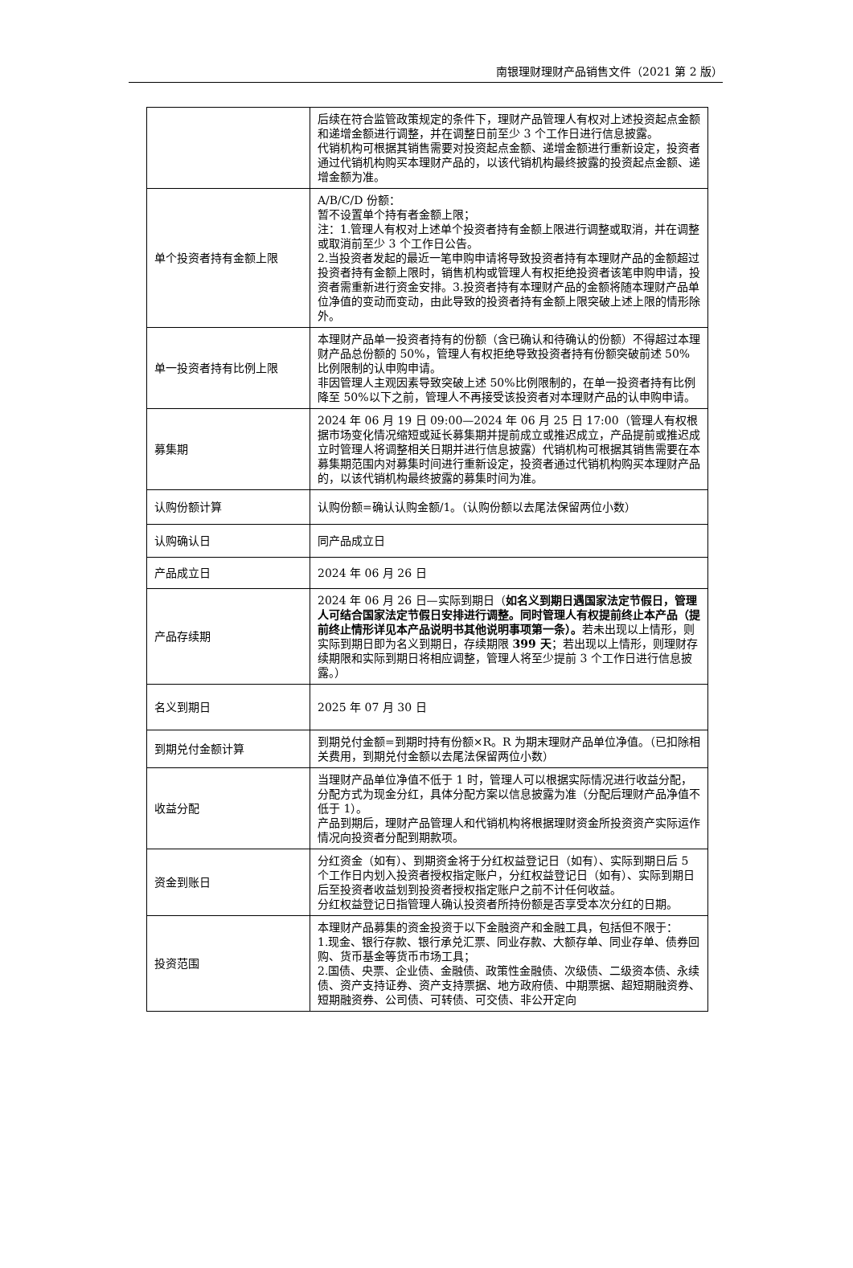南银理财理财产品销售文件（2021 第 2 版）
| | 后续在符合监管政策规定的条件下，理财产品管理人有权对上述投资起点金额和递增金额进行调整，并在调整日前至少 3 个工作日进行信息披露。 代销机构可根据其销售需要对投资起点金额、递增金额进行重新设定，投资者通过代销机构购买本理财产品的，以该代销机构最终披露的投资起点金额、递增金额为准。 |
| 单个投资者持有金额上限 | A/B/C/D 份额： 暂不设置单个持有者金额上限； 注：1.管理人有权对上述单个投资者持有金额上限进行调整或取消，并在调整或取消前至少 3 个工作日公告。 2.当投资者发起的最近一笔申购申请将导致投资者持有本理财产品的金额超过投资者持有金额上限时，销售机构或管理人有权拒绝投资者该笔申购申请，投资者需重新进行资金安排。3.投资者持有本理财产品的金额将随本理财产品单位净值的变动而变动，由此导致的投资者持有金额上限突破上述上限的情形除外。 |
| 单一投资者持有比例上限 | 本理财产品单一投资者持有的份额（含已确认和待确认的份额）不得超过本理财产品总份额的 50%，管理人有权拒绝导致投资者持有份额突破前述 50%比例限制的认申购申请。 非因管理人主观因素导致突破上述 50%比例限制的，在单一投资者持有比例降至 50%以下之前，管理人不再接受该投资者对本理财产品的认申购申请。 |
| 募集期 | 2024 年 06 月 19 日 09:00—2024 年 06 月 25 日 17:00（管理人有权根据市场变化情况缩短或延长募集期并提前成立或推迟成立，产品提前或推迟成立时管理人将调整相关日期并进行信息披露）代销机构可根据其销售需要在本募集期范围内对募集时间进行重新设定，投资者通过代销机构购买本理财产品的，以该代销机构最终披露的募集时间为准。 |
| 认购份额计算 | 认购份额=确认认购金额/1。（认购份额以去尾法保留两位小数） |
| 认购确认日 | 同产品成立日 |
| 产品成立日 | 2024 年 06 月 26 日 |
| 产品存续期 | 2024 年 06 月 26 日—实际到期日（ 如名义到期日遇国家法定节假日，管理人可结合国家法定节假日安排进行调整。同时管理人有权提前终止本产品（提前终止情形详见本产品说明书其他说明事项第一条）。 若未出现以上情形，则实际到期日即为名义到期日，存续期限 399 天 ；若出现以上情形，则理财存续期限和实际到期日将相应调整，管理人将至少提前 3 个工作日进行信息披露。） |
| 名义到期日 | 2025 年 07 月 30 日 |
| 到期兑付金额计算 | 到期兑付金额=到期时持有份额×R。R 为期末理财产品单位净值。（已扣除相关费用，到期兑付金额以去尾法保留两位小数） |
| 收益分配 | 当理财产品单位净值不低于 1 时，管理人可以根据实际情况进行收益分配，分配方式为现金分红，具体分配方案以信息披露为准（分配后理财产品净值不低于 1）。 产品到期后，理财产品管理人和代销机构将根据理财资金所投资资产实际运作情况向投资者分配到期款项。 |
| 资金到账日 | 分红资金（如有）、到期资金将于分红权益登记日（如有）、实际到期日后 5 个工作日内划入投资者授权指定账户，分红权益登记日（如有）、实际到期日后至投资者收益划到投资者授权指定账户之前不计任何收益。 分红权益登记日指管理人确认投资者所持份额是否享受本次分红的日期。 |
| 投资范围 | 本理财产品募集的资金投资于以下金融资产和金融工具，包括但不限于： 1.现金、银行存款、银行承兑汇票、同业存款、大额存单、同业存单、债券回购、货币基金等货币市场工具； 2.国债、央票、企业债、金融债、政策性金融债、次级债、二级资本债、永续债、资产支持证券、资产支持票据、地方政府债、中期票据、超短期融资券、短期融资券、公司债、可转债、可交债、非公开定向 |